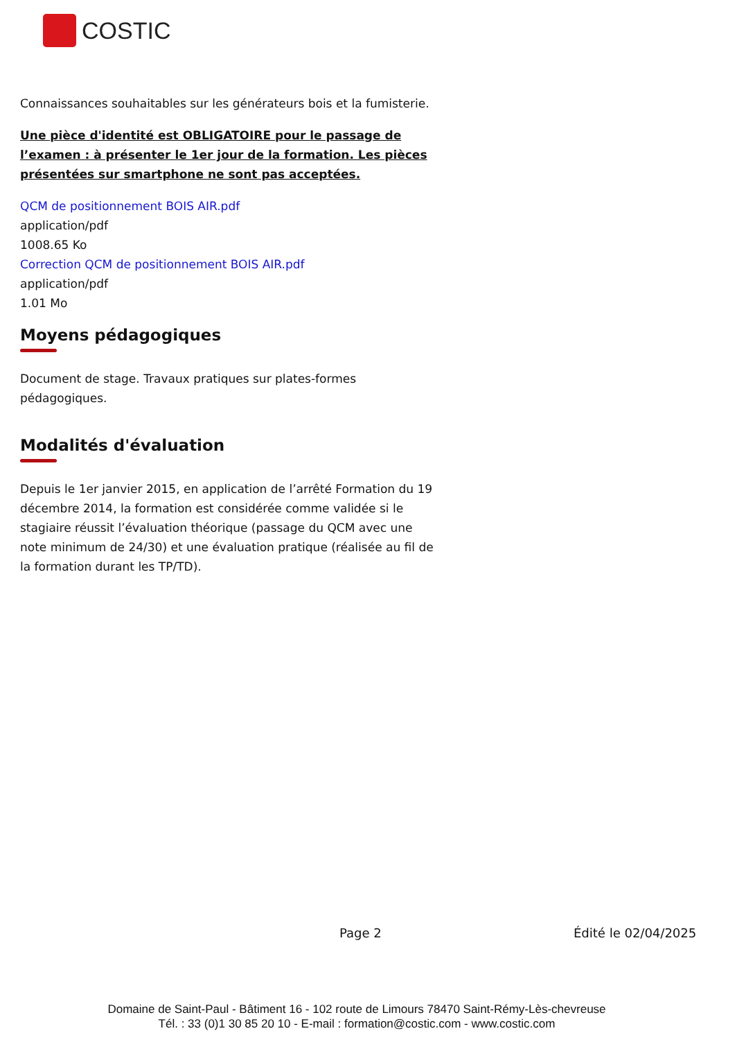COSTIC
Connaissances souhaitables sur les générateurs bois et la fumisterie.
Une pièce d'identité est OBLIGATOIRE pour le passage de l’examen : à présenter le 1er jour de la formation. Les pièces présentées sur smartphone ne sont pas acceptées.
QCM de positionnement BOIS AIR.pdf
application/pdf
1008.65 Ko
Correction QCM de positionnement BOIS AIR.pdf
application/pdf
1.01 Mo
Moyens pédagogiques
Document de stage. Travaux pratiques sur plates-formes
pédagogiques.
Modalités d'évaluation
Depuis le 1er janvier 2015, en application de l’arrêté Formation du 19 décembre 2014, la formation est considérée comme validée si le stagiaire réussit l’évaluation théorique (passage du QCM avec une note minimum de 24/30) et une évaluation pratique (réalisée au fil de la formation durant les TP/TD).
Page 2 Édité le 02/04/2025
Domaine de Saint-Paul - Bâtiment 16 - 102 route de Limours 78470 Saint-Rémy-Lès-chevreuse
Tél. : 33 (0)1 30 85 20 10 - E-mail : formation@costic.com - www.costic.com